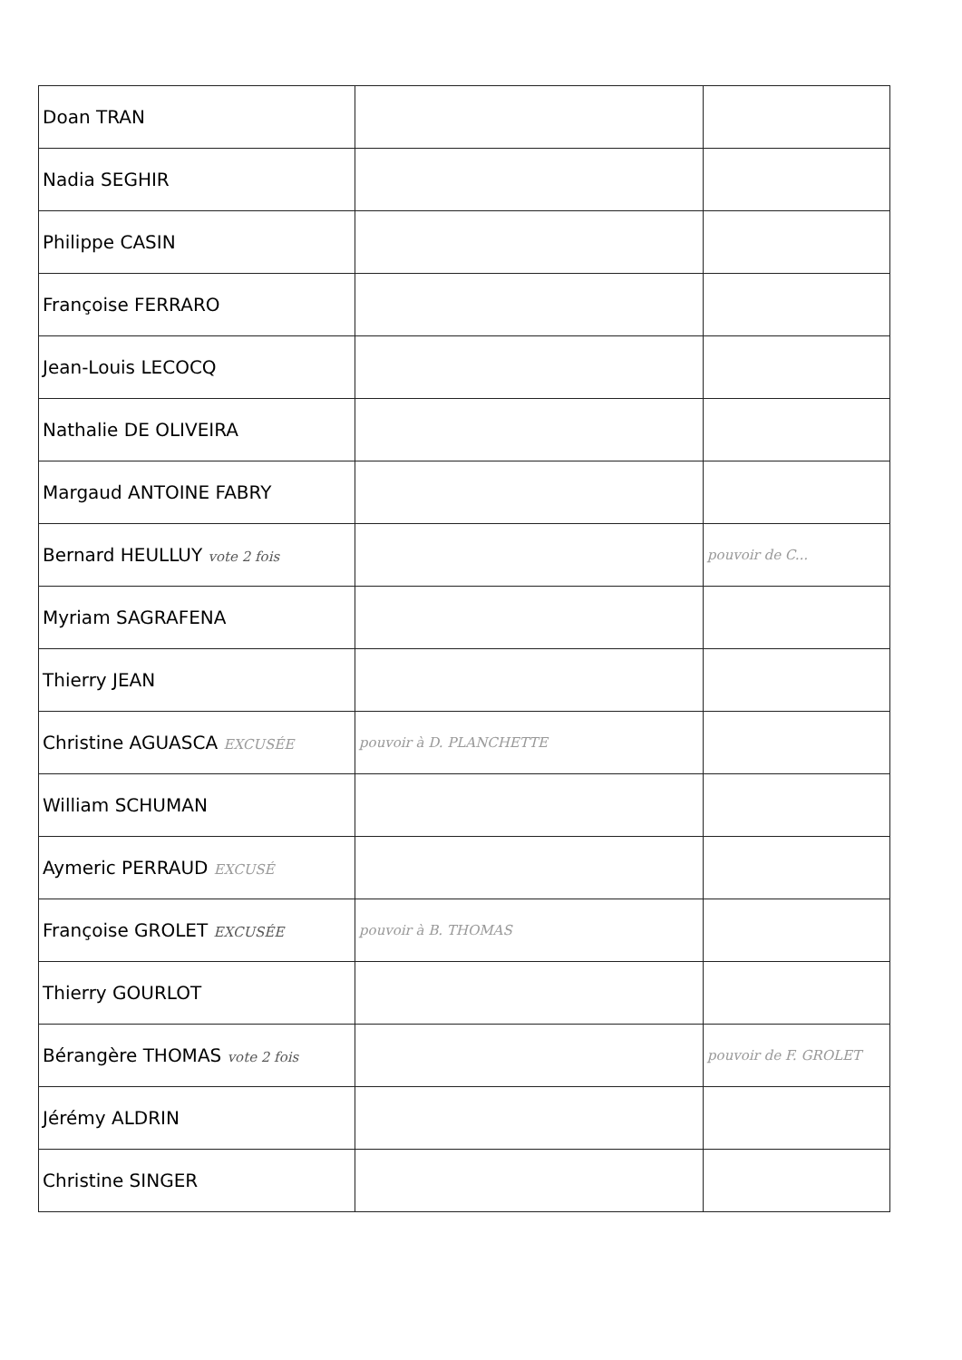| Doan TRAN | | |
| Nadia SEGHIR | | |
| Philippe CASIN | | |
| Françoise FERRARO | | |
| Jean-Louis LECOCQ | | |
| Nathalie DE OLIVEIRA | | |
| Margaud ANTOINE FABRY | | |
| Bernard HEULLUY vote 2 fois | | pouvoir de C... |
| Myriam SAGRAFENA | | |
| Thierry JEAN | | |
| Christine AGUASCA EXCUSÉE | pouvoir à D. PLANCHETTE | |
| William SCHUMAN | | |
| Aymeric PERRAUD EXCUSÉ | | |
| Françoise GROLET EXCUSÉE | pouvoir à B. THOMAS | |
| Thierry GOURLOT | | |
| Bérangère THOMAS vote 2 fois | | pouvoir de F. GROLET |
| Jérémy ALDRIN | | |
| Christine SINGER | | |